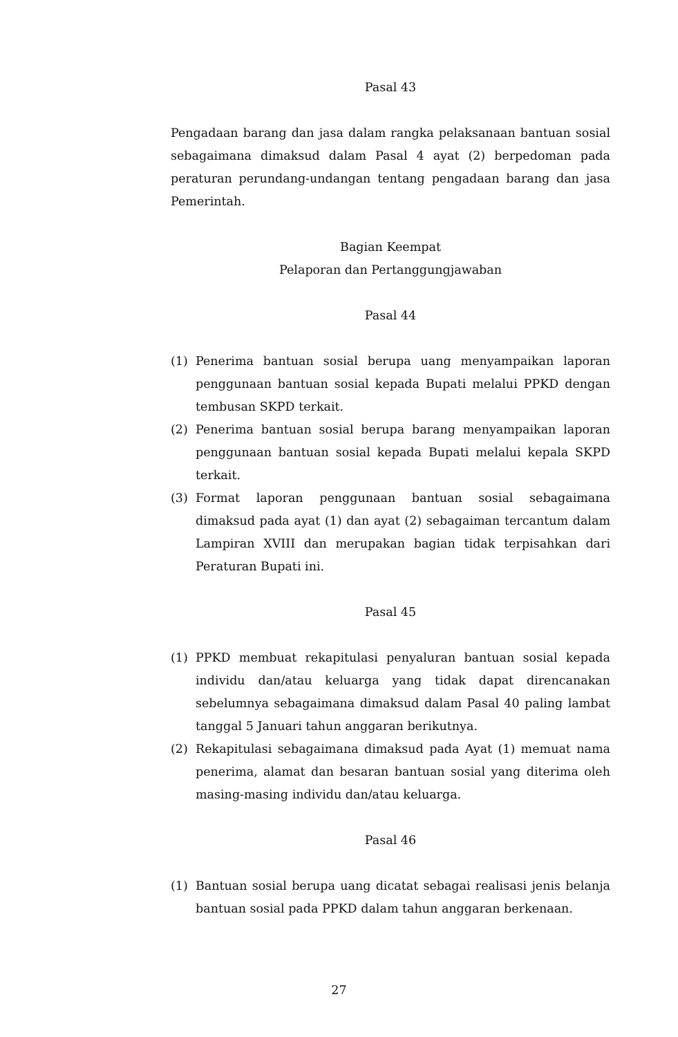Pasal 43
Pengadaan barang dan jasa dalam rangka pelaksanaan bantuan sosial sebagaimana dimaksud dalam Pasal 4 ayat (2) berpedoman pada peraturan perundang-undangan tentang pengadaan barang dan jasa Pemerintah.
Bagian Keempat
Pelaporan dan Pertanggungjawaban
Pasal 44
(1) Penerima bantuan sosial berupa uang menyampaikan laporan penggunaan bantuan sosial kepada Bupati melalui PPKD dengan tembusan SKPD terkait.
(2) Penerima bantuan sosial berupa barang menyampaikan laporan penggunaan bantuan sosial kepada Bupati melalui kepala SKPD terkait.
(3) Format laporan penggunaan bantuan sosial sebagaimana dimaksud pada ayat (1) dan ayat (2) sebagaiman tercantum dalam Lampiran XVIII dan merupakan bagian tidak terpisahkan dari Peraturan Bupati ini.
Pasal 45
(1) PPKD membuat rekapitulasi penyaluran bantuan sosial kepada individu dan/atau keluarga yang tidak dapat direncanakan sebelumnya sebagaimana dimaksud dalam Pasal 40 paling lambat tanggal 5 Januari tahun anggaran berikutnya.
(2) Rekapitulasi sebagaimana dimaksud pada Ayat (1) memuat nama penerima, alamat dan besaran bantuan sosial yang diterima oleh masing-masing individu dan/atau keluarga.
Pasal 46
(1) Bantuan sosial berupa uang dicatat sebagai realisasi jenis belanja bantuan sosial pada PPKD dalam tahun anggaran berkenaan.
27